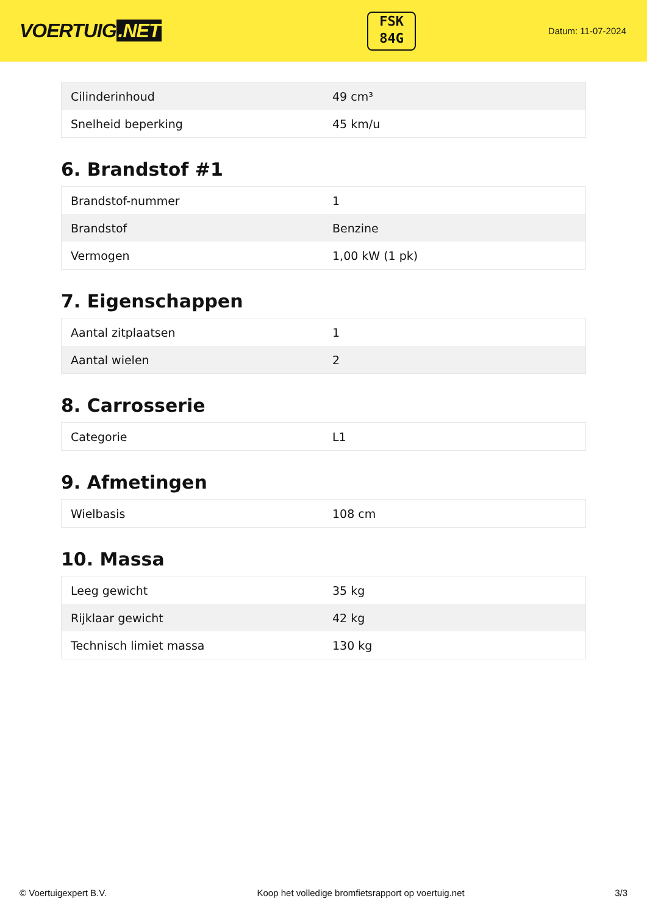VOERTUIG.NET
FSK
84G
Datum: 11-07-2024
| Cilinderinhoud | 49 cm³ |
| Snelheid beperking | 45 km/u |
6. Brandstof #1
| Brandstof-nummer | 1 |
| Brandstof | Benzine |
| Vermogen | 1,00 kW (1 pk) |
7. Eigenschappen
| Aantal zitplaatsen | 1 |
| Aantal wielen | 2 |
8. Carrosserie
| Categorie | L1 |
9. Afmetingen
| Wielbasis | 108 cm |
10. Massa
| Leeg gewicht | 35 kg |
| Rijklaar gewicht | 42 kg |
| Technisch limiet massa | 130 kg |
© Voertuigexpert B.V. Koop het volledige bromfietsrapport op voertuig.net 3/3